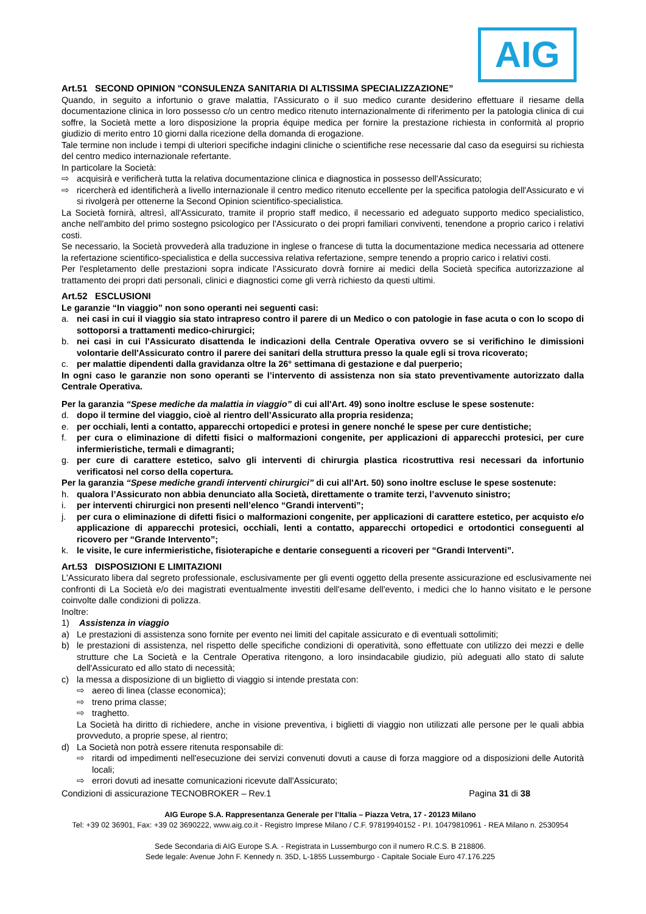AIG
Art.51 SECOND OPINION "CONSULENZA SANITARIA DI ALTISSIMA SPECIALIZZAZIONE”
Quando, in seguito a infortunio o grave malattia, l'Assicurato o il suo medico curante desiderino effettuare il riesame della documentazione clinica in loro possesso c/o un centro medico ritenuto internazionalmente di riferimento per la patologia clinica di cui soffre, la Società mette a loro disposizione la propria équipe medica per fornire la prestazione richiesta in conformità al proprio giudizio di merito entro 10 giorni dalla ricezione della domanda di erogazione.
Tale termine non include i tempi di ulteriori specifiche indagini cliniche o scientifiche rese necessarie dal caso da eseguirsi su richiesta del centro medico internazionale refertante.
In particolare la Società:
⇨ acquisirà e verificherà tutta la relativa documentazione clinica e diagnostica in possesso dell'Assicurato;
⇨ ricercherà ed identificherà a livello internazionale il centro medico ritenuto eccellente per la specifica patologia dell'Assicurato e vi si rivolgerà per ottenerne la Second Opinion scientifico-specialistica.
La Società fornirà, altresì, all'Assicurato, tramite il proprio staff medico, il necessario ed adeguato supporto medico specialistico, anche nell'ambito del primo sostegno psicologico per l'Assicurato o dei propri familiari conviventi, tenendone a proprio carico i relativi costi.
Se necessario, la Società provvederà alla traduzione in inglese o francese di tutta la documentazione medica necessaria ad ottenere la refertazione scientifico-specialistica e della successiva relativa refertazione, sempre tenendo a proprio carico i relativi costi.
Per l'espletamento delle prestazioni sopra indicate l'Assicurato dovrà fornire ai medici della Società specifica autorizzazione al trattamento dei propri dati personali, clinici e diagnostici come gli verrà richiesto da questi ultimi.
Art.52 ESCLUSIONI
Le garanzie “In viaggio” non sono operanti nei seguenti casi:
a. nei casi in cui il viaggio sia stato intrapreso contro il parere di un Medico o con patologie in fase acuta o con lo scopo di sottoporsi a trattamenti medico-chirurgici;
b. nei casi in cui l'Assicurato disattenda le indicazioni della Centrale Operativa ovvero se si verifichino le dimissioni volontarie dell'Assicurato contro il parere dei sanitari della struttura presso la quale egli si trova ricoverato;
c. per malattie dipendenti dalla gravidanza oltre la 26° settimana di gestazione e dal puerperio;
In ogni caso le garanzie non sono operanti se l’intervento di assistenza non sia stato preventivamente autorizzato dalla Centrale Operativa.
Per la garanzia “Spese mediche da malattia in viaggio” di cui all'Art. 49) sono inoltre escluse le spese sostenute:
d. dopo il termine del viaggio, cioè al rientro dell’Assicurato alla propria residenza;
e. per occhiali, lenti a contatto, apparecchi ortopedici e protesi in genere nonché le spese per cure dentistiche;
f. per cura o eliminazione di difetti fisici o malformazioni congenite, per applicazioni di apparecchi protesici, per cure infermieristiche, termali e dimagranti;
g. per cure di carattere estetico, salvo gli interventi di chirurgia plastica ricostruttiva resi necessari da infortunio verificatosi nel corso della copertura.
Per la garanzia “Spese mediche grandi interventi chirurgici” di cui all'Art. 50) sono inoltre escluse le spese sostenute:
h. qualora l’Assicurato non abbia denunciato alla Società, direttamente o tramite terzi, l’avvenuto sinistro;
i. per interventi chirurgici non presenti nell’elenco “Grandi interventi”;
j. per cura o eliminazione di difetti fisici o malformazioni congenite, per applicazioni di carattere estetico, per acquisto e/o applicazione di apparecchi protesici, occhiali, lenti a contatto, apparecchi ortopedici e ortodontici conseguenti al ricovero per “Grande Intervento”;
k. le visite, le cure infermieristiche, fisioterapiche e dentarie conseguenti a ricoveri per “Grandi Interventi”.
Art.53 DISPOSIZIONI E LIMITAZIONI
L'Assicurato libera dal segreto professionale, esclusivamente per gli eventi oggetto della presente assicurazione ed esclusivamente nei confronti di La Società e/o dei magistrati eventualmente investiti dell'esame dell'evento, i medici che lo hanno visitato e le persone coinvolte dalle condizioni di polizza.
Inoltre:
1) Assistenza in viaggio
a) Le prestazioni di assistenza sono fornite per evento nei limiti del capitale assicurato e di eventuali sottolimiti;
b) le prestazioni di assistenza, nel rispetto delle specifiche condizioni di operatività, sono effettuate con utilizzo dei mezzi e delle strutture che La Società e la Centrale Operativa ritengono, a loro insindacabile giudizio, più adeguati allo stato di salute dell'Assicurato ed allo stato di necessità;
c) la messa a disposizione di un biglietto di viaggio si intende prestata con:
⇨ aereo di linea (classe economica);
⇨ treno prima classe;
⇨ traghetto.
La Società ha diritto di richiedere, anche in visione preventiva, i biglietti di viaggio non utilizzati alle persone per le quali abbia provveduto, a proprie spese, al rientro;
d) La Società non potrà essere ritenuta responsabile di:
⇨ ritardi od impedimenti nell'esecuzione dei servizi convenuti dovuti a cause di forza maggiore od a disposizioni delle Autorità locali;
⇨ errori dovuti ad inesatte comunicazioni ricevute dall'Assicurato;
Condizioni di assicurazione TECNOBROKER – Rev.1 Pagina 31 di 38
AIG Europe S.A. Rappresentanza Generale per l’Italia – Piazza Vetra, 17 - 20123 Milano
Tel: +39 02 36901, Fax: +39 02 3690222, www.aig.co.it - Registro Imprese Milano / C.F. 97819940152 - P.I. 10479810961 - REA Milano n. 2530954
Sede Secondaria di AIG Europe S.A. - Registrata in Lussemburgo con il numero R.C.S. B 218806.
Sede legale: Avenue John F. Kennedy n. 35D, L-1855 Lussemburgo - Capitale Sociale Euro 47.176.225